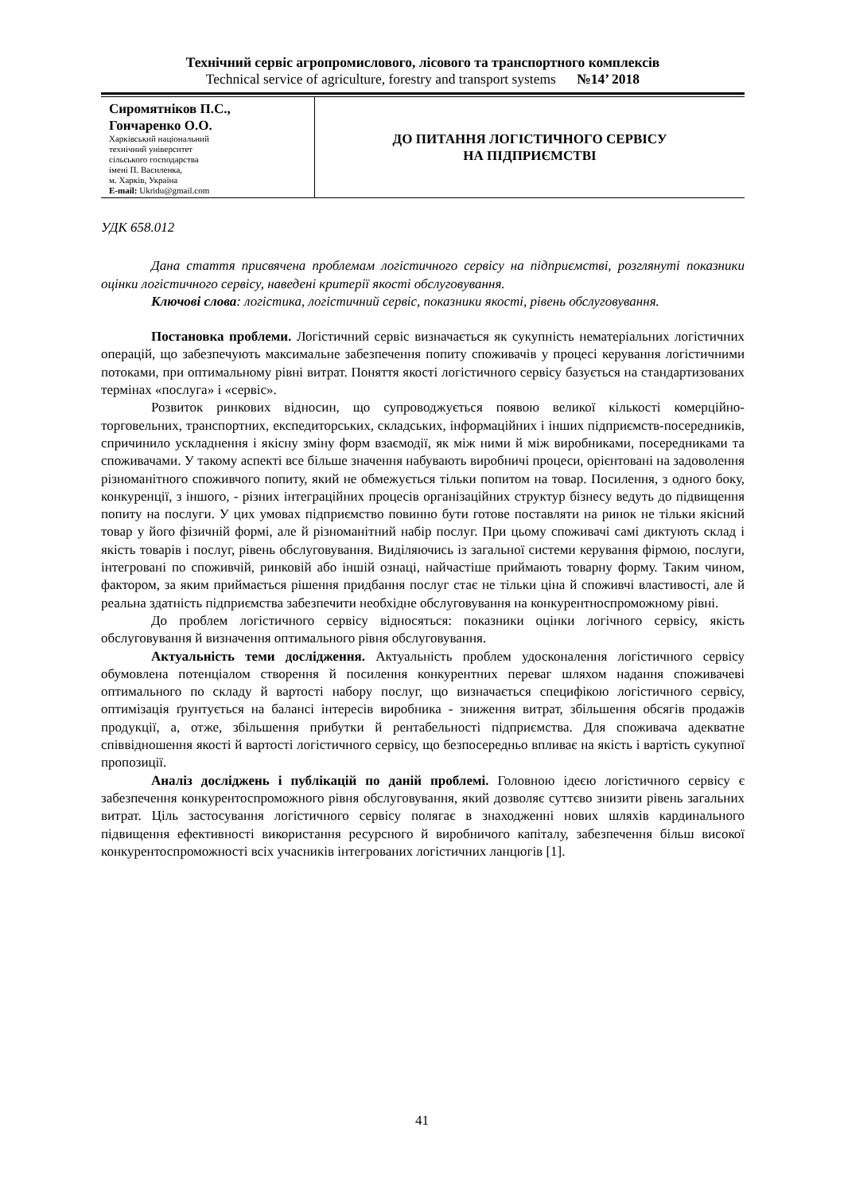Технічний сервіс агропромислового, лісового та транспортного комплексів
Technical service of agriculture, forestry and transport systems №14’ 2018
Сиромятніков П.С.,
Гончаренко О.О.
Харківський національний
технічний університет
сільського господарства
імені П. Василенка,
м. Харків, Україна
E-mail: Ukridu@gmail.com
ДО ПИТАННЯ ЛОГІСТИЧНОГО СЕРВІСУ
НА ПІДПРИЄМСТВІ
УДК 658.012
Дана стаття присвячена проблемам логістичного сервісу на підприємстві, розглянуті показники оцінки логістичного сервісу, наведені критерії якості обслуговування.
Ключові слова: логістика, логістичний сервіс, показники якості, рівень обслуговування.
Постановка проблеми. Логістичний сервіс визначається як сукупність нематеріальних логістичних операцій, що забезпечують максимальне забезпечення попиту споживачів у процесі керування логістичними потоками, при оптимальному рівні витрат. Поняття якості логістичного сервісу базується на стандартизованих термінах «послуга» і «сервіс».
Розвиток ринкових відносин, що супроводжується появою великої кількості комерційно-торговельних, транспортних, експедиторських, складських, інформаційних і інших підприємств-посередників, спричинило ускладнення і якісну зміну форм взаємодії, як між ними й між виробниками, посередниками та споживачами. У такому аспекті все більше значення набувають виробничі процеси, орієнтовані на задоволення різноманітного споживчого попиту, який не обмежується тільки попитом на товар. Посилення, з одного боку, конкуренції, з іншого, - різних інтеграційних процесів організаційних структур бізнесу ведуть до підвищення попиту на послуги. У цих умовах підприємство повинно бути готове поставляти на ринок не тільки якісний товар у його фізичній формі, але й різноманітний набір послуг. При цьому споживачі самі диктують склад і якість товарів і послуг, рівень обслуговування. Виділяючись із загальної системи керування фірмою, послуги, інтегровані по споживчій, ринковій або іншій ознаці, найчастіше приймають товарну форму. Таким чином, фактором, за яким приймається рішення придбання послуг стає не тільки ціна й споживчі властивості, але й реальна здатність підприємства забезпечити необхідне обслуговування на конкурентноспроможному рівні.
До проблем логістичного сервісу відносяться: показники оцінки логічного сервісу, якість обслуговування й визначення оптимального рівня обслуговування.
Актуальність теми дослідження. Актуальність проблем удосконалення логістичного сервісу обумовлена потенціалом створення й посилення конкурентних переваг шляхом надання споживачеві оптимального по складу й вартості набору послуг, що визначається специфікою логістичного сервісу, оптимізація ґрунтується на балансі інтересів виробника - зниження витрат, збільшення обсягів продажів продукції, а, отже, збільшення прибутки й рентабельності підприємства. Для споживача адекватне співвідношення якості й вартості логістичного сервісу, що безпосередньо впливає на якість і вартість сукупної пропозиції.
Аналіз досліджень і публікацій по даній проблемі. Головною ідеєю логістичного сервісу є забезпечення конкурентоспроможного рівня обслуговування, який дозволяє суттєво знизити рівень загальних витрат. Ціль застосування логістичного сервісу полягає в знаходженні нових шляхів кардинального підвищення ефективності використання ресурсного й виробничого капіталу, забезпечення більш високої конкурентоспроможності всіх учасників інтегрованих логістичних ланцюгів [1].
41